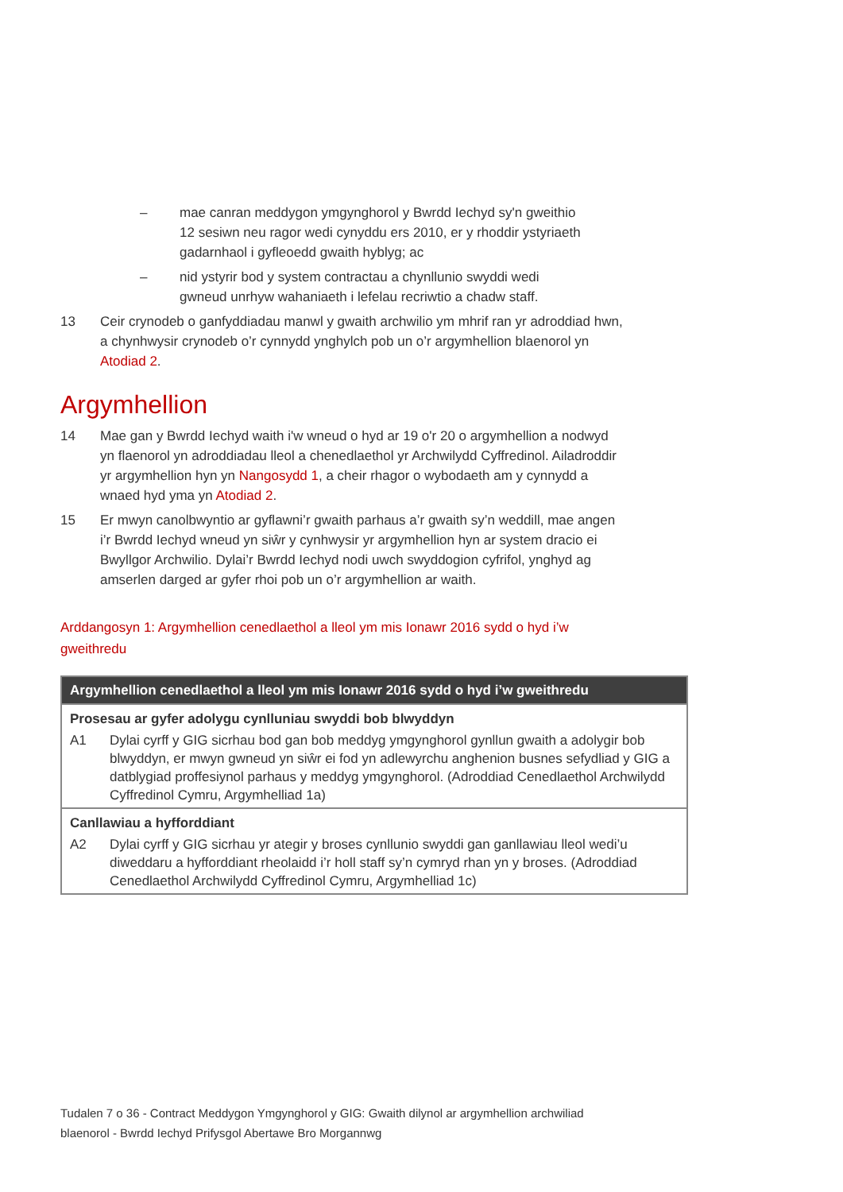– mae canran meddygon ymgynghorol y Bwrdd Iechyd sy'n gweithio 12 sesiwn neu ragor wedi cynyddu ers 2010, er y rhoddir ystyriaeth gadarnhaol i gyfleoedd gwaith hyblyg; ac
– nid ystyrir bod y system contractau a chynllunio swyddi wedi gwneud unrhyw wahaniaeth i lefelau recriwtio a chadw staff.
13 Ceir crynodeb o ganfyddiadau manwl y gwaith archwilio ym mhrif ran yr adroddiad hwn, a chynhwysir crynodeb o’r cynnydd ynghylch pob un o’r argymhellion blaenorol yn Atodiad 2.
Argymhellion
14 Mae gan y Bwrdd Iechyd waith i'w wneud o hyd ar 19 o'r 20 o argymhellion a nodwyd yn flaenorol yn adroddiadau lleol a chenedlaethol yr Archwilydd Cyffredinol. Ailadroddir yr argymhellion hyn yn Nangosydd 1, a cheir rhagor o wybodaeth am y cynnydd a wnaed hyd yma yn Atodiad 2.
15 Er mwyn canolbwyntio ar gyflawni’r gwaith parhaus a’r gwaith sy’n weddill, mae angen i’r Bwrdd Iechyd wneud yn siŵr y cynhwysir yr argymhellion hyn ar system dracio ei Bwyllgor Archwilio. Dylai’r Bwrdd Iechyd nodi uwch swyddogion cyfrifol, ynghyd ag amserlen darged ar gyfer rhoi pob un o’r argymhellion ar waith.
Arddangosyn 1: Argymhellion cenedlaethol a lleol ym mis Ionawr 2016 sydd o hyd i’w gweithredu
| Argymhellion cenedlaethol a lleol ym mis Ionawr 2016 sydd o hyd i’w gweithredu |
| --- |
| Prosesau ar gyfer adolygu cynlluniau swyddi bob blwyddyn A1 Dylai cyrff y GIG sicrhau bod gan bob meddyg ymgynghorol gynllun gwaith a adolygir bob blwyddyn, er mwyn gwneud yn siŵr ei fod yn adlewyrchu anghenion busnes sefydliad y GIG a datblygiad proffesiynol parhaus y meddyg ymgynghorol. (Adroddiad Cenedlaethol Archwilydd Cyffredinol Cymru, Argymhelliad 1a) |
| Canllawiau a hyfforddiant A2 Dylai cyrff y GIG sicrhau yr ategir y broses cynllunio swyddi gan ganllawiau lleol wedi’u diweddaru a hyfforddiant rheolaidd i’r holl staff sy’n cymryd rhan yn y broses. (Adroddiad Cenedlaethol Archwilydd Cyffredinol Cymru, Argymhelliad 1c) |
Tudalen 7 o 36 - Contract Meddygon Ymgynghorol y GIG: Gwaith dilynol ar argymhellion archwiliad blaenorol - Bwrdd Iechyd Prifysgol Abertawe Bro Morgannwg